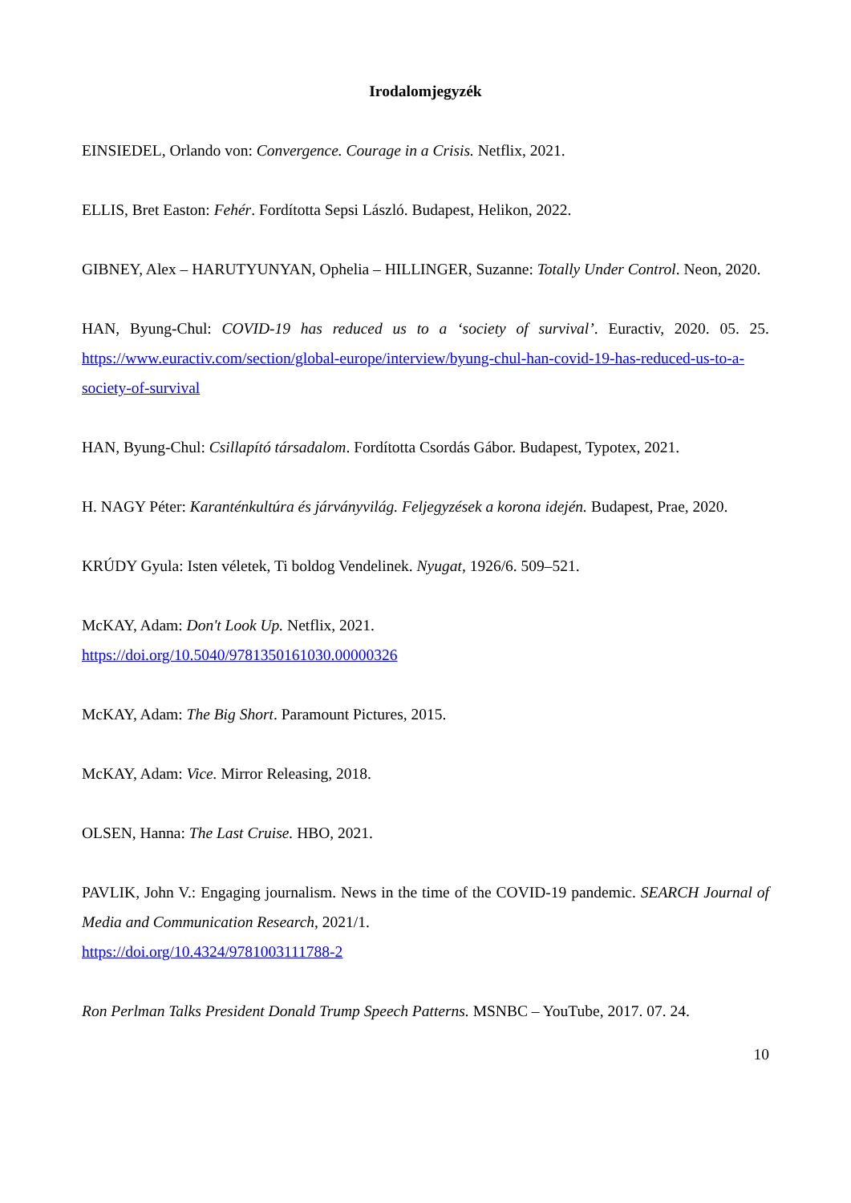Irodalomjegyzék
EINSIEDEL, Orlando von: Convergence. Courage in a Crisis. Netflix, 2021.
ELLIS, Bret Easton: Fehér. Fordította Sepsi László. Budapest, Helikon, 2022.
GIBNEY, Alex – HARUTYUNYAN, Ophelia – HILLINGER, Suzanne: Totally Under Control. Neon, 2020.
HAN, Byung-Chul: COVID-19 has reduced us to a ‘society of survival’. Euractiv, 2020. 05. 25. https://www.euractiv.com/section/global-europe/interview/byung-chul-han-covid-19-has-reduced-us-to-a-society-of-survival
HAN, Byung-Chul: Csillapító társadalom. Fordította Csordás Gábor. Budapest, Typotex, 2021.
H. NAGY Péter: Karanténkultúra és járványvilág. Feljegyzések a korona idején. Budapest, Prae, 2020.
KRÚDY Gyula: Isten véletek, Ti boldog Vendelinek. Nyugat, 1926/6. 509–521.
McKAY, Adam: Don't Look Up. Netflix, 2021.
https://doi.org/10.5040/9781350161030.00000326
McKAY, Adam: The Big Short. Paramount Pictures, 2015.
McKAY, Adam: Vice. Mirror Releasing, 2018.
OLSEN, Hanna: The Last Cruise. HBO, 2021.
PAVLIK, John V.: Engaging journalism. News in the time of the COVID-19 pandemic. SEARCH Journal of Media and Communication Research, 2021/1.
https://doi.org/10.4324/9781003111788-2
Ron Perlman Talks President Donald Trump Speech Patterns. MSNBC – YouTube, 2017. 07. 24.
10